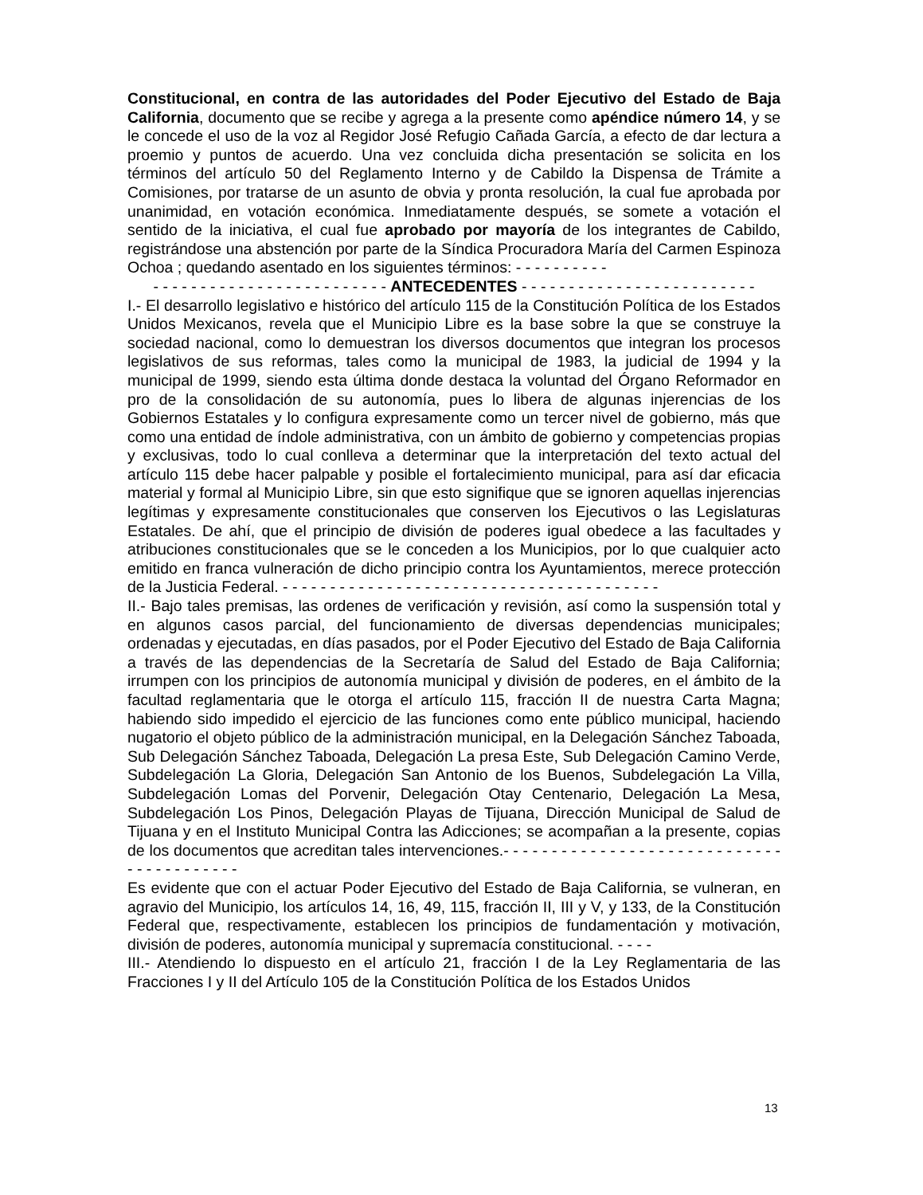Constitucional, en contra de las autoridades del Poder Ejecutivo del Estado de Baja California, documento que se recibe y agrega a la presente como apéndice número 14, y se le concede el uso de la voz al Regidor José Refugio Cañada García, a efecto de dar lectura a proemio y puntos de acuerdo. Una vez concluida dicha presentación se solicita en los términos del artículo 50 del Reglamento Interno y de Cabildo la Dispensa de Trámite a Comisiones, por tratarse de un asunto de obvia y pronta resolución, la cual fue aprobada por unanimidad, en votación económica. Inmediatamente después, se somete a votación el sentido de la iniciativa, el cual fue aprobado por mayoría de los integrantes de Cabildo, registrándose una abstención por parte de la Síndica Procuradora María del Carmen Espinoza Ochoa ; quedando asentado en los siguientes términos: - - - - - - - - - -
- - - - - - - - - - - - - - - - - - - - - - - - - ANTECEDENTES - - - - - - - - - - - - - - - - - - - - - - - - -
I.- El desarrollo legislativo e histórico del artículo 115 de la Constitución Política de los Estados Unidos Mexicanos, revela que el Municipio Libre es la base sobre la que se construye la sociedad nacional, como lo demuestran los diversos documentos que integran los procesos legislativos de sus reformas, tales como la municipal de 1983, la judicial de 1994 y la municipal de 1999, siendo esta última donde destaca la voluntad del Órgano Reformador en pro de la consolidación de su autonomía, pues lo libera de algunas injerencias de los Gobiernos Estatales y lo configura expresamente como un tercer nivel de gobierno, más que como una entidad de índole administrativa, con un ámbito de gobierno y competencias propias y exclusivas, todo lo cual conlleva a determinar que la interpretación del texto actual del artículo 115 debe hacer palpable y posible el fortalecimiento municipal, para así dar eficacia material y formal al Municipio Libre, sin que esto signifique que se ignoren aquellas injerencias legítimas y expresamente constitucionales que conserven los Ejecutivos o las Legislaturas Estatales. De ahí, que el principio de división de poderes igual obedece a las facultades y atribuciones constitucionales que se le conceden a los Municipios, por lo que cualquier acto emitido en franca vulneración de dicho principio contra los Ayuntamientos, merece protección de la Justicia Federal. - - - - - - - - - - - - - - - - - - - - - - - - - - - - - - - - - - - - - - - -
II.- Bajo tales premisas, las ordenes de verificación y revisión, así como la suspensión total y en algunos casos parcial, del funcionamiento de diversas dependencias municipales; ordenadas y ejecutadas, en días pasados, por el Poder Ejecutivo del Estado de Baja California a través de las dependencias de la Secretaría de Salud del Estado de Baja California; irrumpen con los principios de autonomía municipal y división de poderes, en el ámbito de la facultad reglamentaria que le otorga el artículo 115, fracción II de nuestra Carta Magna; habiendo sido impedido el ejercicio de las funciones como ente público municipal, haciendo nugatorio el objeto público de la administración municipal, en la Delegación Sánchez Taboada, Sub Delegación Sánchez Taboada, Delegación La presa Este, Sub Delegación Camino Verde, Subdelegación La Gloria, Delegación San Antonio de los Buenos, Subdelegación La Villa, Subdelegación Lomas del Porvenir, Delegación Otay Centenario, Delegación La Mesa, Subdelegación Los Pinos, Delegación Playas de Tijuana, Dirección Municipal de Salud de Tijuana y en el Instituto Municipal Contra las Adicciones; se acompañan a la presente, copias de los documentos que acreditan tales intervenciones.- - - - - - - - - - - - - - - - - - - - - - - - - - - - - - - - - - - - - - - - -
Es evidente que con el actuar Poder Ejecutivo del Estado de Baja California, se vulneran, en agravio del Municipio, los artículos 14, 16, 49, 115, fracción II, III y V, y 133, de la Constitución Federal que, respectivamente, establecen los principios de fundamentación y motivación, división de poderes, autonomía municipal y supremacía constitucional. - - - -
III.- Atendiendo lo dispuesto en el artículo 21, fracción I de la Ley Reglamentaria de las Fracciones I y II del Artículo 105 de la Constitución Política de los Estados Unidos
13